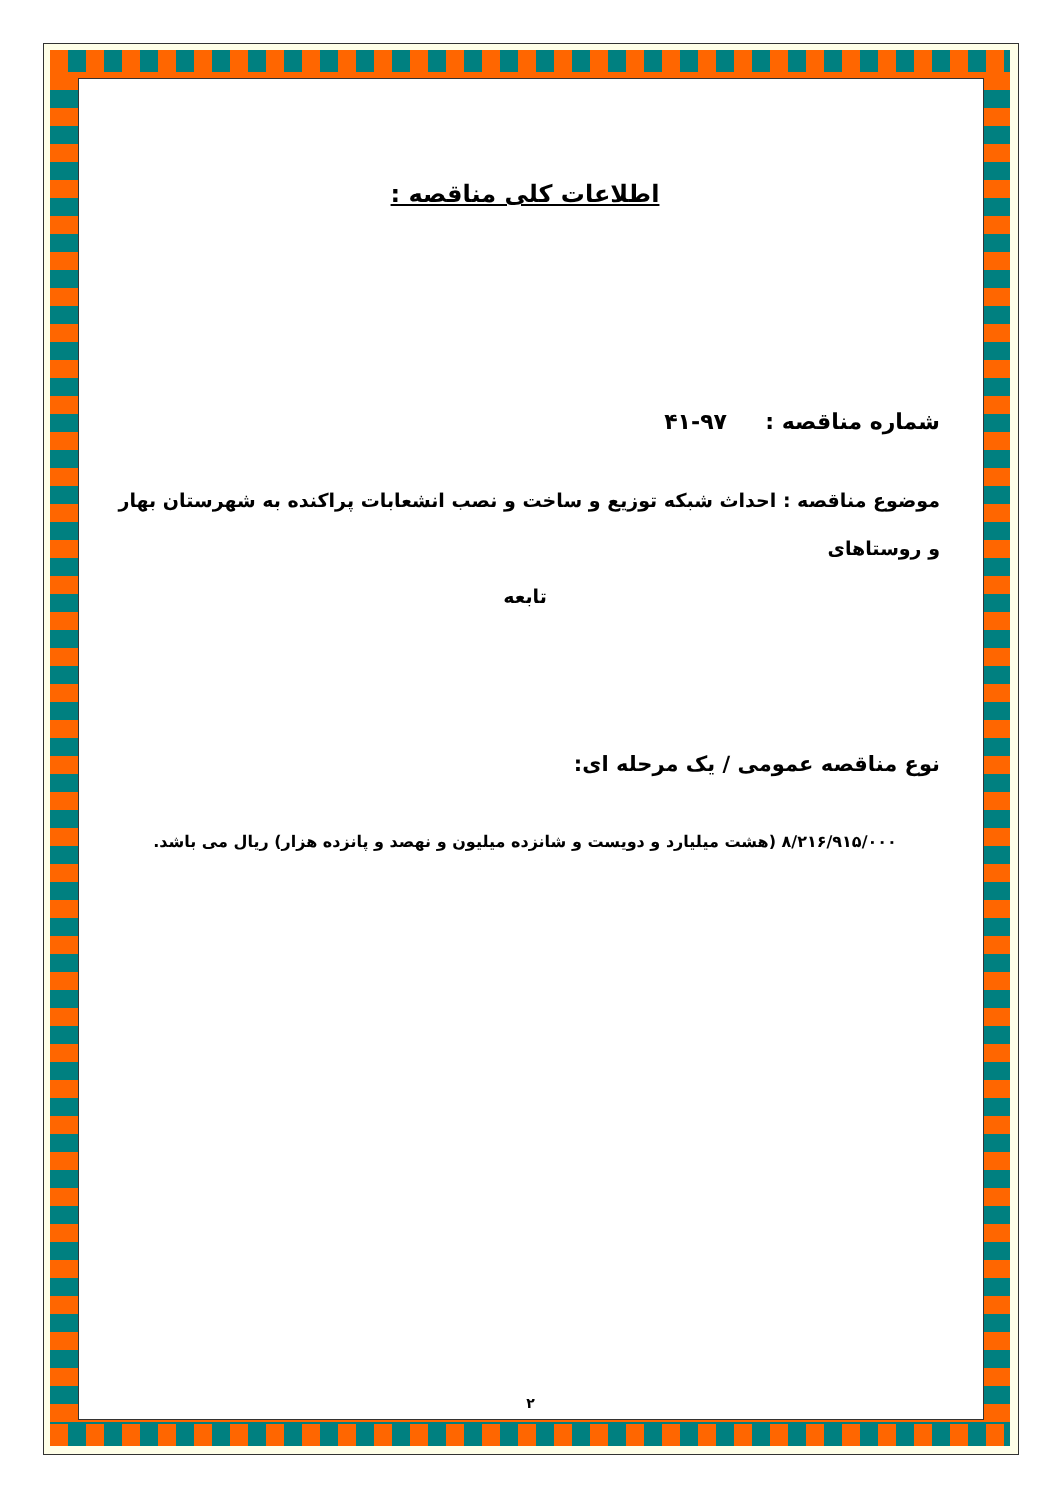اطلاعات کلی مناقصه :
شماره مناقصه : ۹۷-۴۱
موضوع مناقصه : احداث شبکه توزیع و ساخت و نصب انشعابات پراکنده به شهرستان بهار و روستاهای
تابعه
نوع مناقصه عمومی / یک مرحله ای:
۸/۲۱۶/۹۱۵/۰۰۰ (هشت میلیارد و دویست و شانزده میلیون و نهصد و پانزده هزار) ریال می باشد.
۲